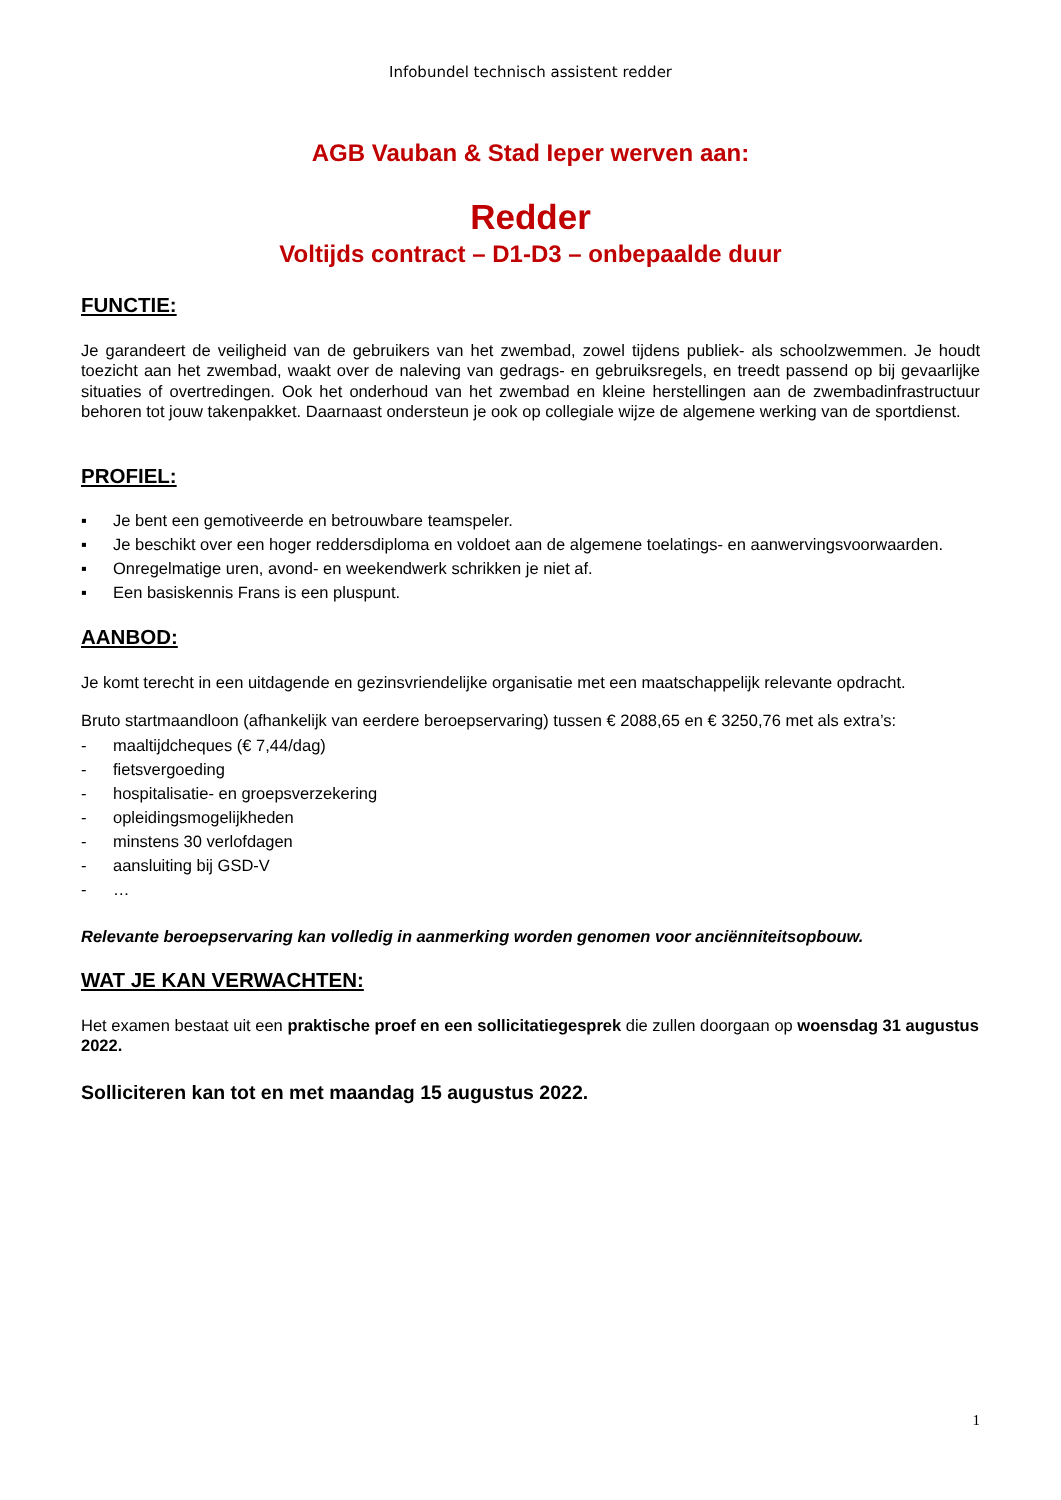Infobundel technisch assistent redder
AGB Vauban & Stad Ieper werven aan:
Redder
Voltijds contract – D1-D3 – onbepaalde duur
FUNCTIE:
Je garandeert de veiligheid van de gebruikers van het zwembad, zowel tijdens publiek- als schoolzwemmen. Je houdt toezicht aan het zwembad, waakt over de naleving van gedrags- en gebruiksregels, en treedt passend op bij gevaarlijke situaties of overtredingen. Ook het onderhoud van het zwembad en kleine herstellingen aan de zwembadinfrastructuur behoren tot jouw takenpakket. Daarnaast ondersteun je ook op collegiale wijze de algemene werking van de sportdienst.
PROFIEL:
▪ Je bent een gemotiveerde en betrouwbare teamspeler.
▪ Je beschikt over een hoger reddersdiploma en voldoet aan de algemene toelatings- en aanwervingsvoorwaarden.
▪ Onregelmatige uren, avond- en weekendwerk schrikken je niet af.
▪ Een basiskennis Frans is een pluspunt.
AANBOD:
Je komt terecht in een uitdagende en gezinsvriendelijke organisatie met een maatschappelijk relevante opdracht.
Bruto startmaandloon (afhankelijk van eerdere beroepservaring) tussen € 2088,65 en € 3250,76 met als extra’s:
- maaltijdcheques (€ 7,44/dag)
- fietsvergoeding
- hospitalisatie- en groepsverzekering
- opleidingsmogelijkheden
- minstens 30 verlofdagen
- aansluiting bij GSD-V
- …
Relevante beroepservaring kan volledig in aanmerking worden genomen voor anciënniteitsopbouw.
WAT JE KAN VERWACHTEN:
Het examen bestaat uit een praktische proef en een sollicitatiegesprek die zullen doorgaan op woensdag 31 augustus 2022.
Solliciteren kan tot en met maandag 15 augustus 2022.
1